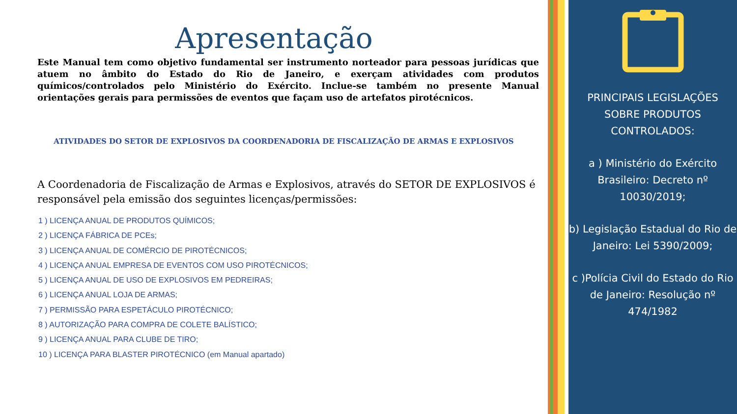Apresentação
Este Manual tem como objetivo fundamental ser instrumento norteador para pessoas jurídicas que atuem no âmbito do Estado do Rio de Janeiro, e exerçam atividades com produtos químicos/controlados pelo Ministério do Exército. Inclue-se também no presente Manual orientações gerais para permissões de eventos que façam uso de artefatos pirotécnicos.
ATIVIDADES DO SETOR DE EXPLOSIVOS DA COORDENADORIA DE FISCALIZAÇÃO DE ARMAS E EXPLOSIVOS
A Coordenadoria de Fiscalização de Armas e Explosivos, através do SETOR DE EXPLOSIVOS é responsável pela emissão dos seguintes licenças/permissões:
1 ) LICENÇA ANUAL DE PRODUTOS QUÍMICOS;
2 ) LICENÇA FÁBRICA DE PCEs;
3 ) LICENÇA ANUAL DE COMÉRCIO DE PIROTÉCNICOS;
4 ) LICENÇA ANUAL EMPRESA DE EVENTOS COM USO PIROTÉCNICOS;
5 ) LICENÇA ANUAL DE USO DE EXPLOSIVOS EM PEDREIRAS;
6 ) LICENÇA ANUAL LOJA DE ARMAS;
7 ) PERMISSÃO PARA ESPETÁCULO PIROTÉCNICO;
8 ) AUTORIZAÇÃO PARA COMPRA DE COLETE BALÍSTICO;
9 ) LICENÇA ANUAL PARA CLUBE DE TIRO;
10 ) LICENÇA PARA BLASTER PIROTÉCNICO (em Manual apartado)
PRINCIPAIS LEGISLAÇÕES SOBRE PRODUTOS CONTROLADOS:
a ) Ministério do Exército Brasileiro: Decreto nº 10030/2019;
b) Legislação Estadual do Rio de Janeiro: Lei 5390/2009;
c )Polícia Civil do Estado do Rio de Janeiro: Resolução nº 474/1982